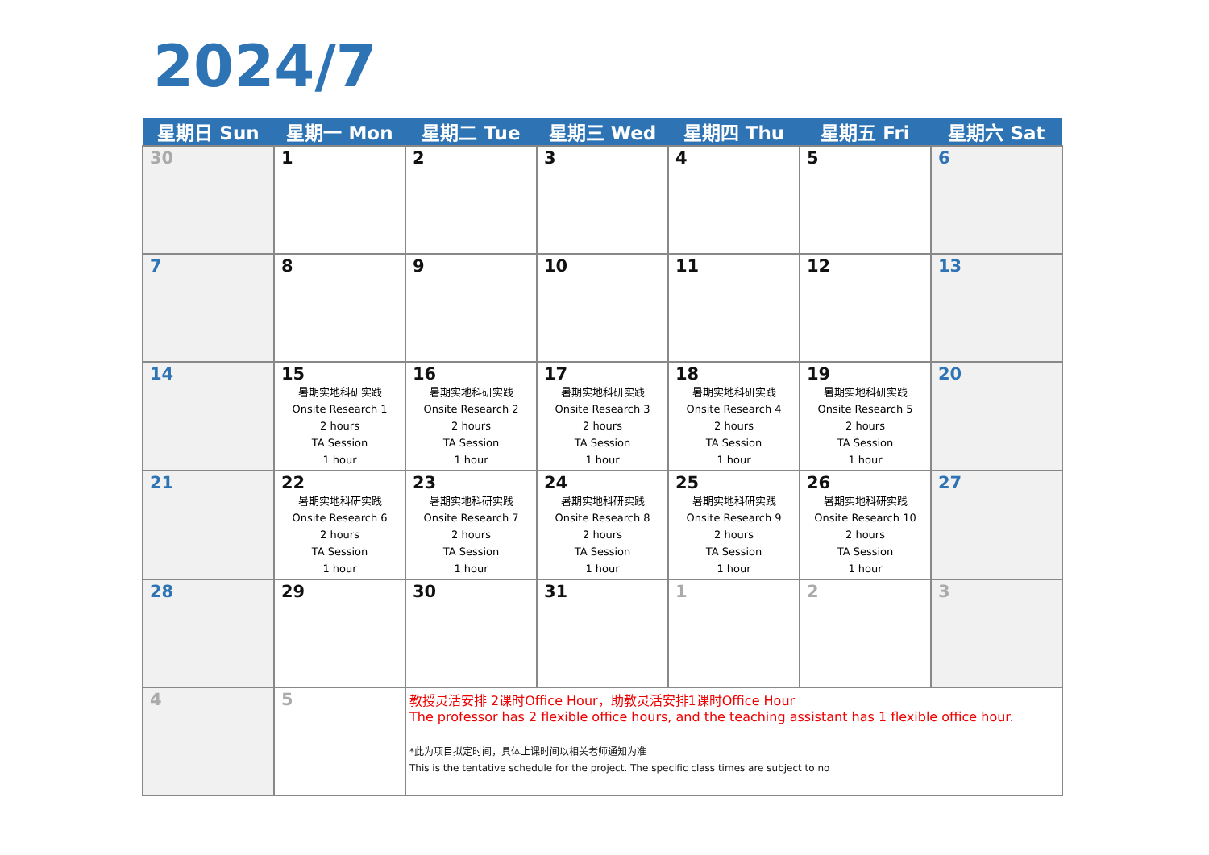2024/7
| 星期日 Sun | 星期一 Mon | 星期二 Tue | 星期三 Wed | 星期四 Thu | 星期五 Fri | 星期六 Sat |
| --- | --- | --- | --- | --- | --- | --- |
| 30 | 1 | 2 | 3 | 4 | 5 | 6 |
| 7 | 8 | 9 | 10 | 11 | 12 | 13 |
| 14 | 15 暑期实地科研实践 Onsite Research 1 2 hours TA Session 1 hour | 16 暑期实地科研实践 Onsite Research 2 2 hours TA Session 1 hour | 17 暑期实地科研实践 Onsite Research 3 2 hours TA Session 1 hour | 18 暑期实地科研实践 Onsite Research 4 2 hours TA Session 1 hour | 19 暑期实地科研实践 Onsite Research 5 2 hours TA Session 1 hour | 20 |
| 21 | 22 暑期实地科研实践 Onsite Research 6 2 hours TA Session 1 hour | 23 暑期实地科研实践 Onsite Research 7 2 hours TA Session 1 hour | 24 暑期实地科研实践 Onsite Research 8 2 hours TA Session 1 hour | 25 暑期实地科研实践 Onsite Research 9 2 hours TA Session 1 hour | 26 暑期实地科研实践 Onsite Research 10 2 hours TA Session 1 hour | 27 |
| 28 | 29 | 30 | 31 | 1 | 2 | 3 |
| 4 | 5 | 教授灵活安排 2课时Office Hour，助教灵活安排1课时Office Hour The professor has 2 flexible office hours, and the teaching assistant has 1 flexible office hour. *此为项目拟定时间，具体上课时间以相关老师通知为准 This is the tentative schedule for the project. The specific class times are subject to no | | | | |